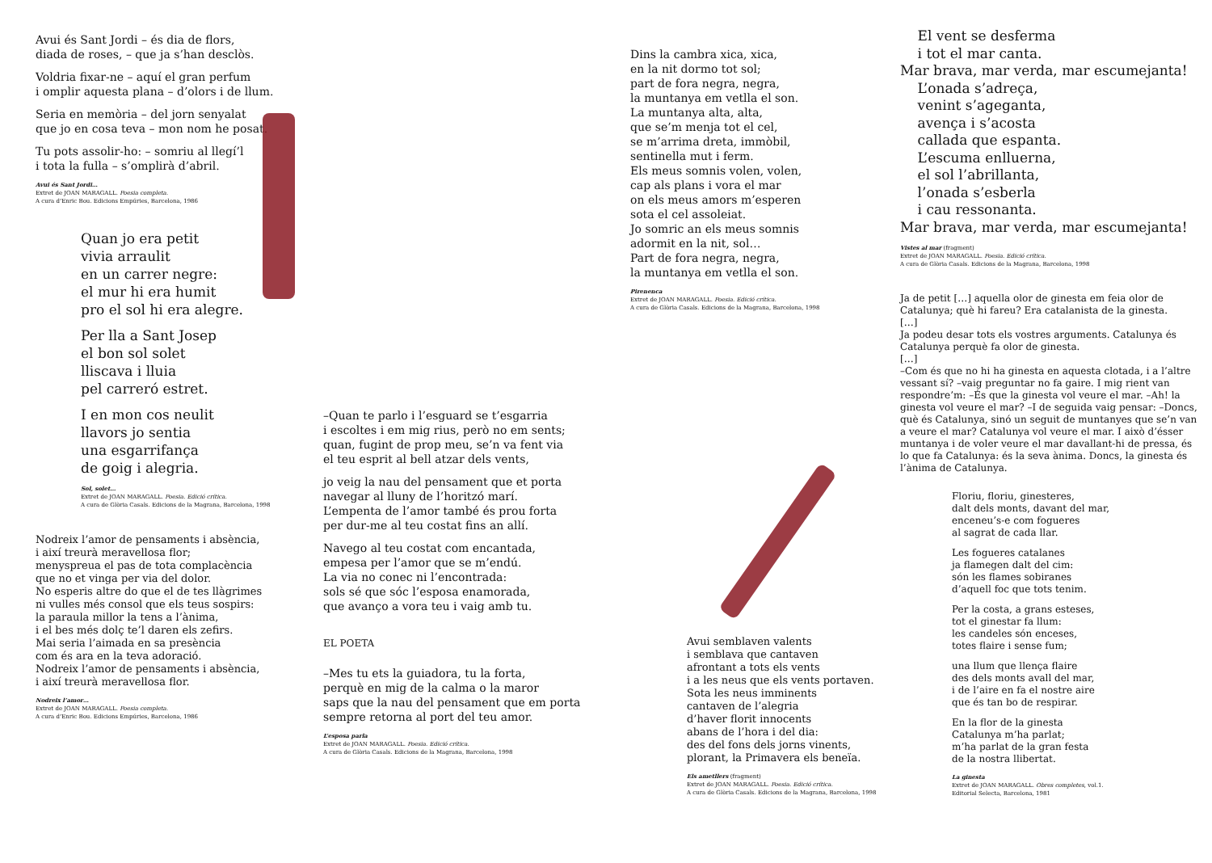Avui és Sant Jordi – és dia de flors,
diada de roses, – que ja s’han desclòs.
Voldria fixar-ne – aquí el gran perfum
i omplir aquesta plana – d’olors i de llum.
Seria en memòria – del jorn senyalat
que jo en cosa teva – mon nom he posat.
Tu pots assolir-ho: – somriu al llegí’l
i tota la fulla – s’omplirà d’abril.
Avui és Sant Jordi…
Extret de JOAN MARAGALL. Poesia completa.
A cura d’Enric Bou. Edicions Empúries, Barcelona, 1986
Quan jo era petit
vivia arraulit
en un carrer negre:
el mur hi era humit
pro el sol hi era alegre.
Per lla a Sant Josep
el bon sol solet
lliscava i lluia
pel carreró estret.
I en mon cos neulit
llavors jo sentia
una esgarrifança
de goig i alegria.
Sol, solet…
Extret de JOAN MARAGALL. Poesia. Edició crítica.
A cura de Glòria Casals. Edicions de la Magrana, Barcelona, 1998
Nodreix l’amor de pensaments i absència,
i així treurà meravellosa flor;
menyspreua el pas de tota complacència
que no et vinga per via del dolor.
No esperis altre do que el de tes llàgrimes
ni vulles més consol que els teus sospirs:
la paraula millor la tens a l’ànima,
i el bes més dolç te’l daren els zefirs.
Mai seria l’aimada en sa presència
com és ara en la teva adoració.
Nodreix l’amor de pensaments i absència,
i així treurà meravellosa flor.
Nodreix l’amor…
Extret de JOAN MARAGALL. Poesia completa.
A cura d’Enric Bou. Edicions Empúries, Barcelona, 1986
–Quan te parlo i l’esguard se t’esgarria
i escoltes i em mig rius, però no em sents;
quan, fugint de prop meu, se’n va fent via
el teu esprit al bell atzar dels vents,
jo veig la nau del pensament que et porta
navegar al lluny de l’horitzó marí.
L’empenta de l’amor també és prou forta
per dur-me al teu costat fins an allí.
Navego al teu costat com encantada,
empesa per l’amor que se m’endú.
La via no conec ni l’encontrada:
sols sé que sóc l’esposa enamorada,
que avanço a vora teu i vaig amb tu.
EL POETA
–Mes tu ets la guiadora, tu la forta,
perquè en mig de la calma o la maror
saps que la nau del pensament que em porta
sempre retorna al port del teu amor.
L’esposa parla
Extret de JOAN MARAGALL. Poesia. Edició crítica.
A cura de Glòria Casals. Edicions de la Magrana, Barcelona, 1998
Dins la cambra xica, xica,
en la nit dormo tot sol;
part de fora negra, negra,
la muntanya em vetlla el son.
La muntanya alta, alta,
que se’m menja tot el cel,
se m’arrima dreta, immòbil,
sentinella mut i ferm.
Els meus somnis volen, volen,
cap als plans i vora el mar
on els meus amors m’esperen
sota el cel assoleiat.
Jo somric an els meus somnis
adormit en la nit, sol…
Part de fora negra, negra,
la muntanya em vetlla el son.
Pirenenca
Extret de JOAN MARAGALL. Poesia. Edició crítica.
A cura de Glòria Casals. Edicions de la Magrana, Barcelona, 1998
Avui semblaven valents
i semblava que cantaven
afrontant a tots els vents
i a les neus que els vents portaven.
Sota les neus imminents
cantaven de l’alegria
d’haver florit innocents
abans de l’hora i del dia:
des del fons dels jorns vinents,
plorant, la Primavera els beneïa.
Els ametllers (fragment)
Extret de JOAN MARAGALL. Poesia. Edició crítica.
A cura de Glòria Casals. Edicions de la Magrana, Barcelona, 1998
El vent se desferma
i tot el mar canta.
Mar brava, mar verda, mar escumejanta!
L’onada s’adreça,
venint s’ageganta,
avença i s’acosta
callada que espanta.
L’escuma enlluerna,
el sol l’abrillanta,
l’onada s’esberla
i cau ressonanta.
Mar brava, mar verda, mar escumejanta!
Vistes al mar (fragment)
Extret de JOAN MARAGALL. Poesia. Edició crítica.
A cura de Glòria Casals. Edicions de la Magrana, Barcelona, 1998
Ja de petit […] aquella olor de ginesta em feia olor de Catalunya; què hi fareu? Era catalanista de la ginesta.
[…]
Ja podeu desar tots els vostres arguments. Catalunya és Catalunya perquè fa olor de ginesta.
[…]
–Com és que no hi ha ginesta en aquesta clotada, i a l’altre vessant sí? –vaig preguntar no fa gaire. I mig rient van respondre’m: –És que la ginesta vol veure el mar. –Ah! la ginesta vol veure el mar? –I de seguida vaig pensar: –Doncs, què és Catalunya, sinó un seguit de muntanyes que se’n van a veure el mar? Catalunya vol veure el mar. I això d’ésser muntanya i de voler veure el mar davallant-hi de pressa, és lo que fa Catalunya: és la seva ànima. Doncs, la ginesta és l’ànima de Catalunya.
Floriu, floriu, ginesteres,
dalt dels monts, davant del mar,
enceneu’s-e com fogueres
al sagrat de cada llar.
Les fogueres catalanes
ja flamegen dalt del cim:
són les flames sobiranes
d’aquell foc que tots tenim.
Per la costa, a grans esteses,
tot el ginestar fa llum:
les candeles són enceses,
totes flaire i sense fum;
una llum que llença flaire
des dels monts avall del mar,
i de l’aire en fa el nostre aire
que és tan bo de respirar.
En la flor de la ginesta
Catalunya m’ha parlat;
m’ha parlat de la gran festa
de la nostra llibertat.
La ginesta
Extret de JOAN MARAGALL. Obres completes, vol.1.
Editorial Selecta, Barcelona, 1981